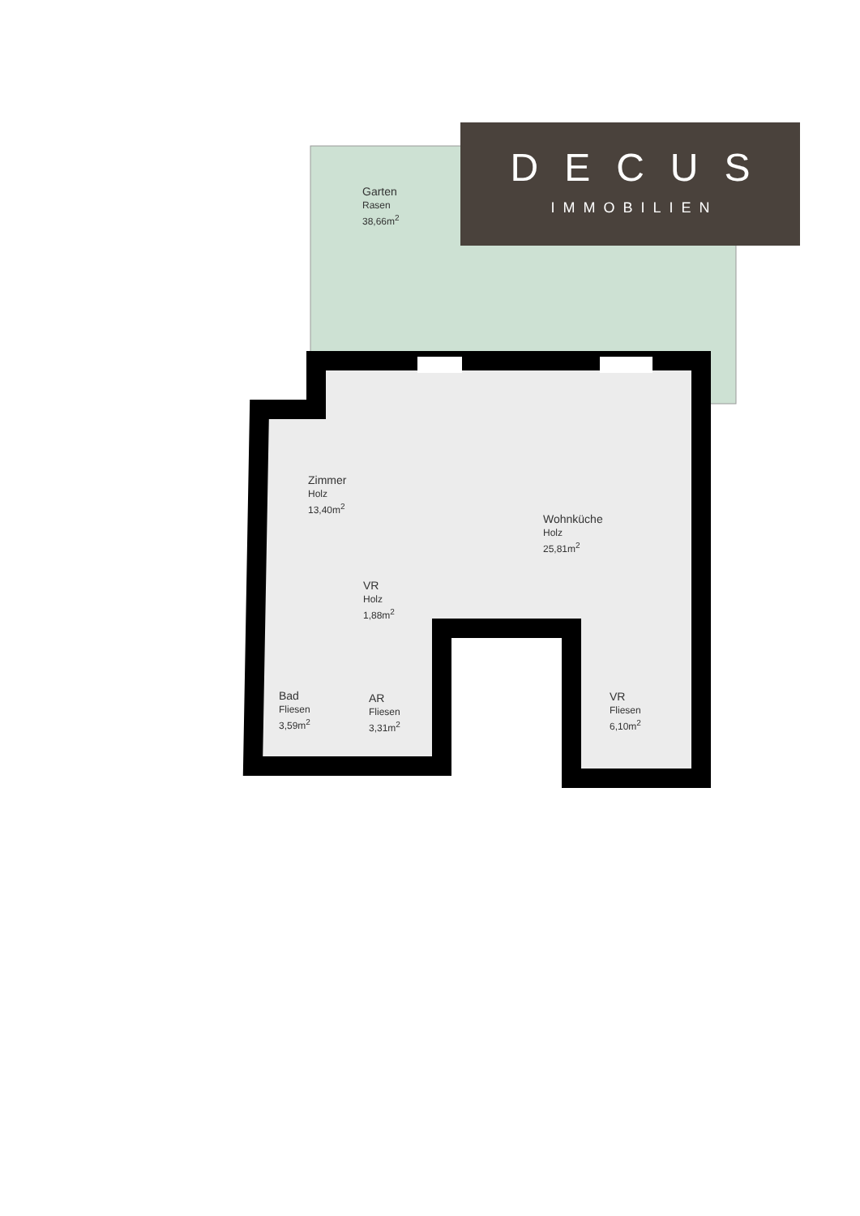DECUS
IMMOBILIEN
Garten
Rasen
38,66m<sup>2</sup>
Zimmer
Holz
13,40m<sup>2</sup>
Wohnküche
Holz
25,81m<sup>2</sup>
VR
Holz
1,88m<sup>2</sup>
Bad
Fliesen
3,59m<sup>2</sup>
AR
Fliesen
3,31m<sup>2</sup>
VR
Fliesen
6,10m<sup>2</sup>